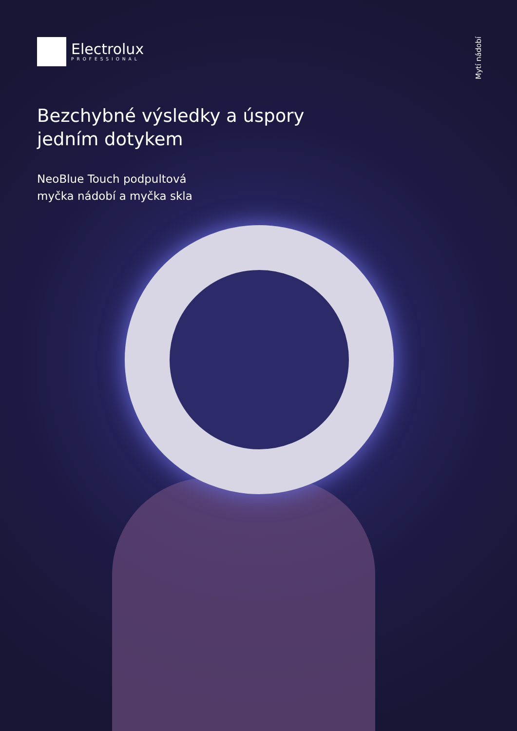Electrolux
PROFESSIONAL
Mytí nádobí
Bezchybné výsledky a úspory
jedním dotykem
NeoBlue Touch podpultová
myčka nádobí a myčka skla